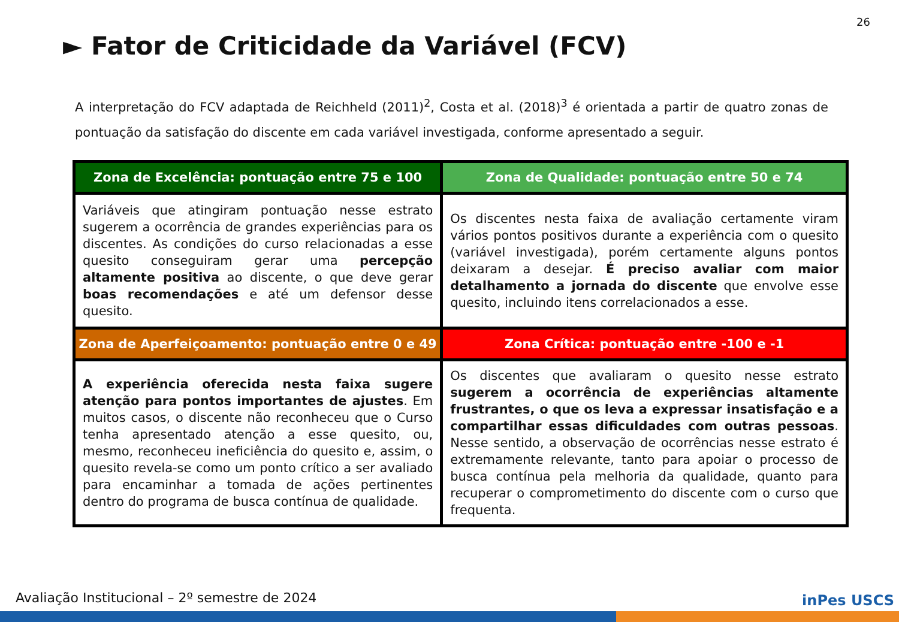26
► Fator de Criticidade da Variável (FCV)
A interpretação do FCV adaptada de Reichheld (2011)<sup>2</sup>, Costa et al. (2018)<sup>3</sup> é orientada a partir de quatro zonas de pontuação da satisfação do discente em cada variável investigada, conforme apresentado a seguir.
| Zona de Excelência: pontuação entre 75 e 100 | Zona de Qualidade: pontuação entre 50 e 74 |
| --- | --- |
| Variáveis que atingiram pontuação nesse estrato sugerem a ocorrência de grandes experiências para os discentes. As condições do curso relacionadas a esse quesito conseguiram gerar uma percepção altamente positiva ao discente, o que deve gerar boas recomendações e até um defensor desse quesito. | Os discentes nesta faixa de avaliação certamente viram vários pontos positivos durante a experiência com o quesito (variável investigada), porém certamente alguns pontos deixaram a desejar. É preciso avaliar com maior detalhamento a jornada do discente que envolve esse quesito, incluindo itens correlacionados a esse. |
| Zona de Aperfeiçoamento: pontuação entre 0 e 49 | Zona Crítica: pontuação entre -100 e -1 |
| A experiência oferecida nesta faixa sugere atenção para pontos importantes de ajustes . Em muitos casos, o discente não reconheceu que o Curso tenha apresentado atenção a esse quesito, ou, mesmo, reconheceu ineficiência do quesito e, assim, o quesito revela-se como um ponto crítico a ser avaliado para encaminhar a tomada de ações pertinentes dentro do programa de busca contínua de qualidade. | Os discentes que avaliaram o quesito nesse estrato sugerem a ocorrência de experiências altamente frustrantes, o que os leva a expressar insatisfação e a compartilhar essas dificuldades com outras pessoas . Nesse sentido, a observação de ocorrências nesse estrato é extremamente relevante, tanto para apoiar o processo de busca contínua pela melhoria da qualidade, quanto para recuperar o comprometimento do discente com o curso que frequenta. |
Avaliação Institucional – 2º semestre de 2024
inPes USCS